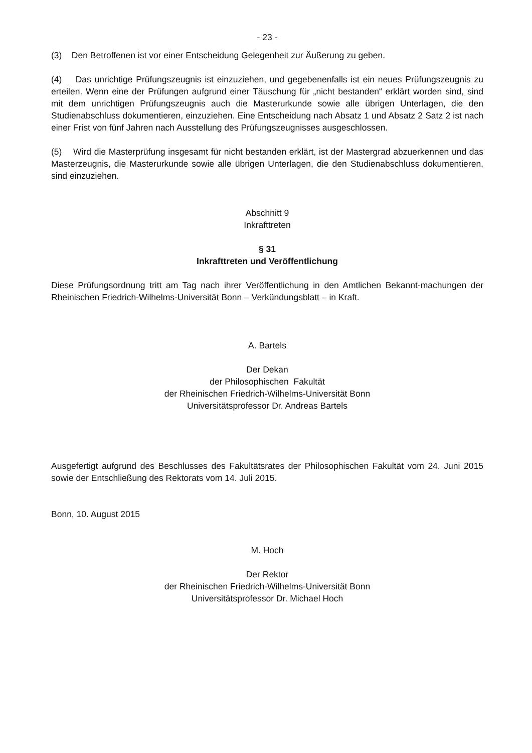- 23 -
(3) Den Betroffenen ist vor einer Entscheidung Gelegenheit zur Äußerung zu geben.
(4) Das unrichtige Prüfungszeugnis ist einzuziehen, und gegebenenfalls ist ein neues Prüfungszeugnis zu erteilen. Wenn eine der Prüfungen aufgrund einer Täuschung für „nicht bestanden“ erklärt worden sind, sind mit dem unrichtigen Prüfungszeugnis auch die Masterurkunde sowie alle übrigen Unterlagen, die den Studienabschluss dokumentieren, einzuziehen. Eine Entscheidung nach Absatz 1 und Absatz 2 Satz 2 ist nach einer Frist von fünf Jahren nach Ausstellung des Prüfungszeugnisses ausgeschlossen.
(5) Wird die Masterprüfung insgesamt für nicht bestanden erklärt, ist der Mastergrad abzuerkennen und das Masterzeugnis, die Masterurkunde sowie alle übrigen Unterlagen, die den Studienabschluss dokumentieren, sind einzuziehen.
Abschnitt 9
Inkrafttreten
§ 31
Inkrafttreten und Veröffentlichung
Diese Prüfungsordnung tritt am Tag nach ihrer Veröffentlichung in den Amtlichen Bekannt-machungen der Rheinischen Friedrich-Wilhelms-Universität Bonn – Verkündungsblatt – in Kraft.
A. Bartels
Der Dekan
der Philosophischen Fakultät
der Rheinischen Friedrich-Wilhelms-Universität Bonn
Universitätsprofessor Dr. Andreas Bartels
Ausgefertigt aufgrund des Beschlusses des Fakultätsrates der Philosophischen Fakultät vom 24. Juni 2015 sowie der Entschließung des Rektorats vom 14. Juli 2015.
Bonn, 10. August 2015
M. Hoch
Der Rektor
der Rheinischen Friedrich-Wilhelms-Universität Bonn
Universitätsprofessor Dr. Michael Hoch